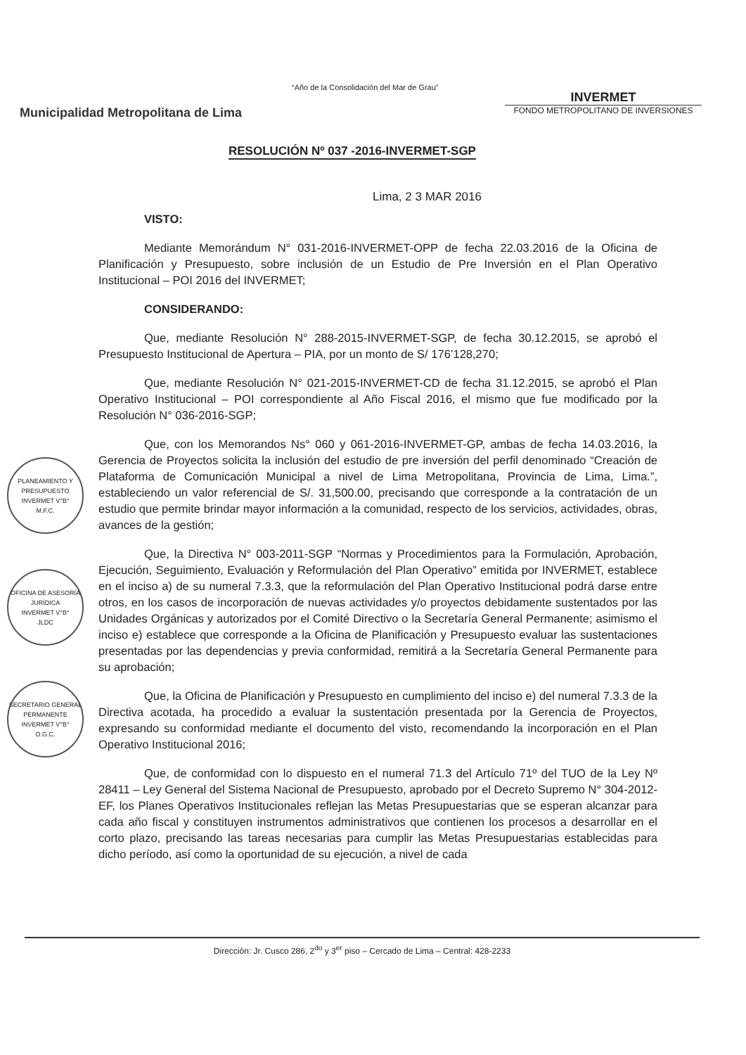“Año de la Consolidación del Mar de Grau”
Municipalidad Metropolitana de Lima
INVERMET
FONDO METROPOLITANO DE INVERSIONES
RESOLUCIÓN Nº 037 -2016-INVERMET-SGP
Lima, 2 3 MAR 2016
PLANEAMIENTO Y PRESUPUESTO
INVERMET V°B°
M.F.C.
OFICINA DE ASESORÍA JURÍDICA
INVERMET V°B°
JLDC
SECRETARIO GENERAL PERMANENTE
INVERMET V°B°
O.G.C.
VISTO:
Mediante Memorándum N° 031-2016-INVERMET-OPP de fecha 22.03.2016 de la Oficina de Planificación y Presupuesto, sobre inclusión de un Estudio de Pre Inversión en el Plan Operativo Institucional – POI 2016 del INVERMET;
CONSIDERANDO:
Que, mediante Resolución N° 288-2015-INVERMET-SGP, de fecha 30.12.2015, se aprobó el Presupuesto Institucional de Apertura – PIA, por un monto de S/ 176’128,270;
Que, mediante Resolución N° 021-2015-INVERMET-CD de fecha 31.12.2015, se aprobó el Plan Operativo Institucional – POI correspondiente al Año Fiscal 2016, el mismo que fue modificado por la Resolución N° 036-2016-SGP;
Que, con los Memorandos Ns° 060 y 061-2016-INVERMET-GP, ambas de fecha 14.03.2016, la Gerencia de Proyectos solicita la inclusión del estudio de pre inversión del perfil denominado “Creación de Plataforma de Comunicación Municipal a nivel de Lima Metropolitana, Provincia de Lima, Lima.”, estableciendo un valor referencial de S/. 31,500.00, precisando que corresponde a la contratación de un estudio que permite brindar mayor información a la comunidad, respecto de los servicios, actividades, obras, avances de la gestión;
Que, la Directiva N° 003-2011-SGP “Normas y Procedimientos para la Formulación, Aprobación, Ejecución, Seguimiento, Evaluación y Reformulación del Plan Operativo” emitida por INVERMET, establece en el inciso a) de su numeral 7.3.3, que la reformulación del Plan Operativo Institucional podrá darse entre otros, en los casos de incorporación de nuevas actividades y/o proyectos debidamente sustentados por las Unidades Orgánicas y autorizados por el Comité Directivo o la Secretaría General Permanente; asimismo el inciso e) establece que corresponde a la Oficina de Planificación y Presupuesto evaluar las sustentaciones presentadas por las dependencias y previa conformidad, remitirá a la Secretaría General Permanente para su aprobación;
Que, la Oficina de Planificación y Presupuesto en cumplimiento del inciso e) del numeral 7.3.3 de la Directiva acotada, ha procedido a evaluar la sustentación presentada por la Gerencia de Proyectos, expresando su conformidad mediante el documento del visto, recomendando la incorporación en el Plan Operativo Institucional 2016;
Que, de conformidad con lo dispuesto en el numeral 71.3 del Artículo 71º del TUO de la Ley Nº 28411 – Ley General del Sistema Nacional de Presupuesto, aprobado por el Decreto Supremo N° 304-2012-EF, los Planes Operativos Institucionales reflejan las Metas Presupuestarias que se esperan alcanzar para cada año fiscal y constituyen instrumentos administrativos que contienen los procesos a desarrollar en el corto plazo, precisando las tareas necesarias para cumplir las Metas Presupuestarias establecidas para dicho período, así como la oportunidad de su ejecución, a nivel de cada
Dirección: Jr. Cusco 286, 2<sup>do</sup> y 3<sup>er</sup> piso – Cercado de Lima – Central: 428-2233